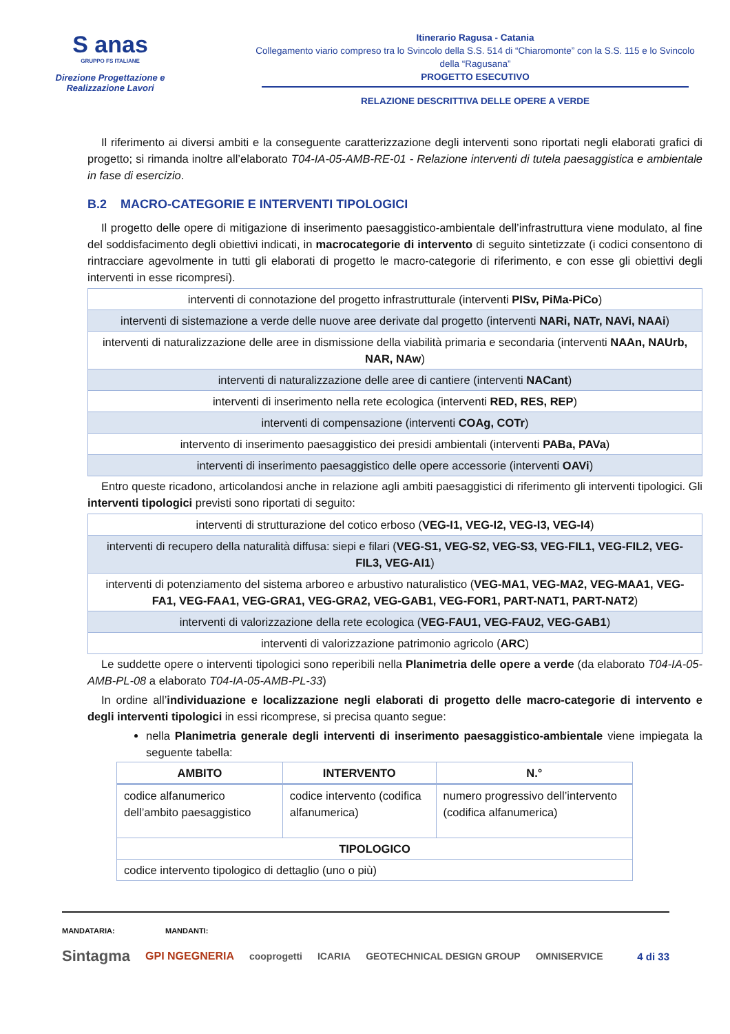S anas
GRUPPO FS ITALIANE
Direzione Progettazione e
Realizzazione Lavori
Itinerario Ragusa - Catania
Collegamento viario compreso tra lo Svincolo della S.S. 514 di “Chiaromonte” con la S.S. 115 e lo Svincolo della “Ragusana”
PROGETTO ESECUTIVO
RELAZIONE DESCRITTIVA DELLE OPERE A VERDE
Il riferimento ai diversi ambiti e la conseguente caratterizzazione degli interventi sono riportati negli elaborati grafici di progetto; si rimanda inoltre all’elaborato T04-IA-05-AMB-RE-01 - Relazione interventi di tutela paesaggistica e ambientale in fase di esercizio.
B.2 MACRO-CATEGORIE E INTERVENTI TIPOLOGICI
Il progetto delle opere di mitigazione di inserimento paesaggistico-ambientale dell’infrastruttura viene modulato, al fine del soddisfacimento degli obiettivi indicati, in macrocategorie di intervento di seguito sintetizzate (i codici consentono di rintracciare agevolmente in tutti gli elaborati di progetto le macro-categorie di riferimento, e con esse gli obiettivi degli interventi in esse ricompresi).
| interventi di connotazione del progetto infrastrutturale (interventi PISv, PiMa-PiCo ) |
| interventi di sistemazione a verde delle nuove aree derivate dal progetto (interventi NARi, NATr, NAVi, NAAi ) |
| interventi di naturalizzazione delle aree in dismissione della viabilità primaria e secondaria (interventi NAAn, NAUrb, NAR, NAw ) |
| interventi di naturalizzazione delle aree di cantiere (interventi NACant ) |
| interventi di inserimento nella rete ecologica (interventi RED, RES, REP ) |
| interventi di compensazione (interventi COAg, COTr ) |
| intervento di inserimento paesaggistico dei presidi ambientali (interventi PABa, PAVa ) |
| interventi di inserimento paesaggistico delle opere accessorie (interventi OAVi ) |
Entro queste ricadono, articolandosi anche in relazione agli ambiti paesaggistici di riferimento gli interventi tipologici. Gli interventi tipologici previsti sono riportati di seguito:
| interventi di strutturazione del cotico erboso ( VEG-I1, VEG-I2, VEG-I3, VEG-I4 ) |
| interventi di recupero della naturalità diffusa: siepi e filari ( VEG-S1, VEG-S2, VEG-S3, VEG-FIL1, VEG-FIL2, VEG-FIL3, VEG-AI1 ) |
| interventi di potenziamento del sistema arboreo e arbustivo naturalistico ( VEG-MA1, VEG-MA2, VEG-MAA1, VEG-FA1, VEG-FAA1, VEG-GRA1, VEG-GRA2, VEG-GAB1, VEG-FOR1, PART-NAT1, PART-NAT2 ) |
| interventi di valorizzazione della rete ecologica ( VEG-FAU1, VEG-FAU2, VEG-GAB1 ) |
| interventi di valorizzazione patrimonio agricolo ( ARC ) |
Le suddette opere o interventi tipologici sono reperibili nella Planimetria delle opere a verde (da elaborato T04-IA-05-AMB-PL-08 a elaborato T04-IA-05-AMB-PL-33)
In ordine all’individuazione e localizzazione negli elaborati di progetto delle macro-categorie di intervento e degli interventi tipologici in essi ricomprese, si precisa quanto segue:
nella Planimetria generale degli interventi di inserimento paesaggistico-ambientale viene impiegata la seguente tabella:
| AMBITO | INTERVENTO | N.° |
| --- | --- | --- |
| codice alfanumerico dell’ambito paesaggistico | codice intervento (codifica alfanumerica) | numero progressivo dell’intervento (codifica alfanumerica) |
| TIPOLOGICO | | |
| codice intervento tipologico di dettaglio (uno o più) | | |
MANDATARIA: MANDANTI:
Sintagma GPI NGEGNERIA cooprogetti ICARIA GEOTECHNICAL DESIGN GROUP OMNISERVICE 4 di 33